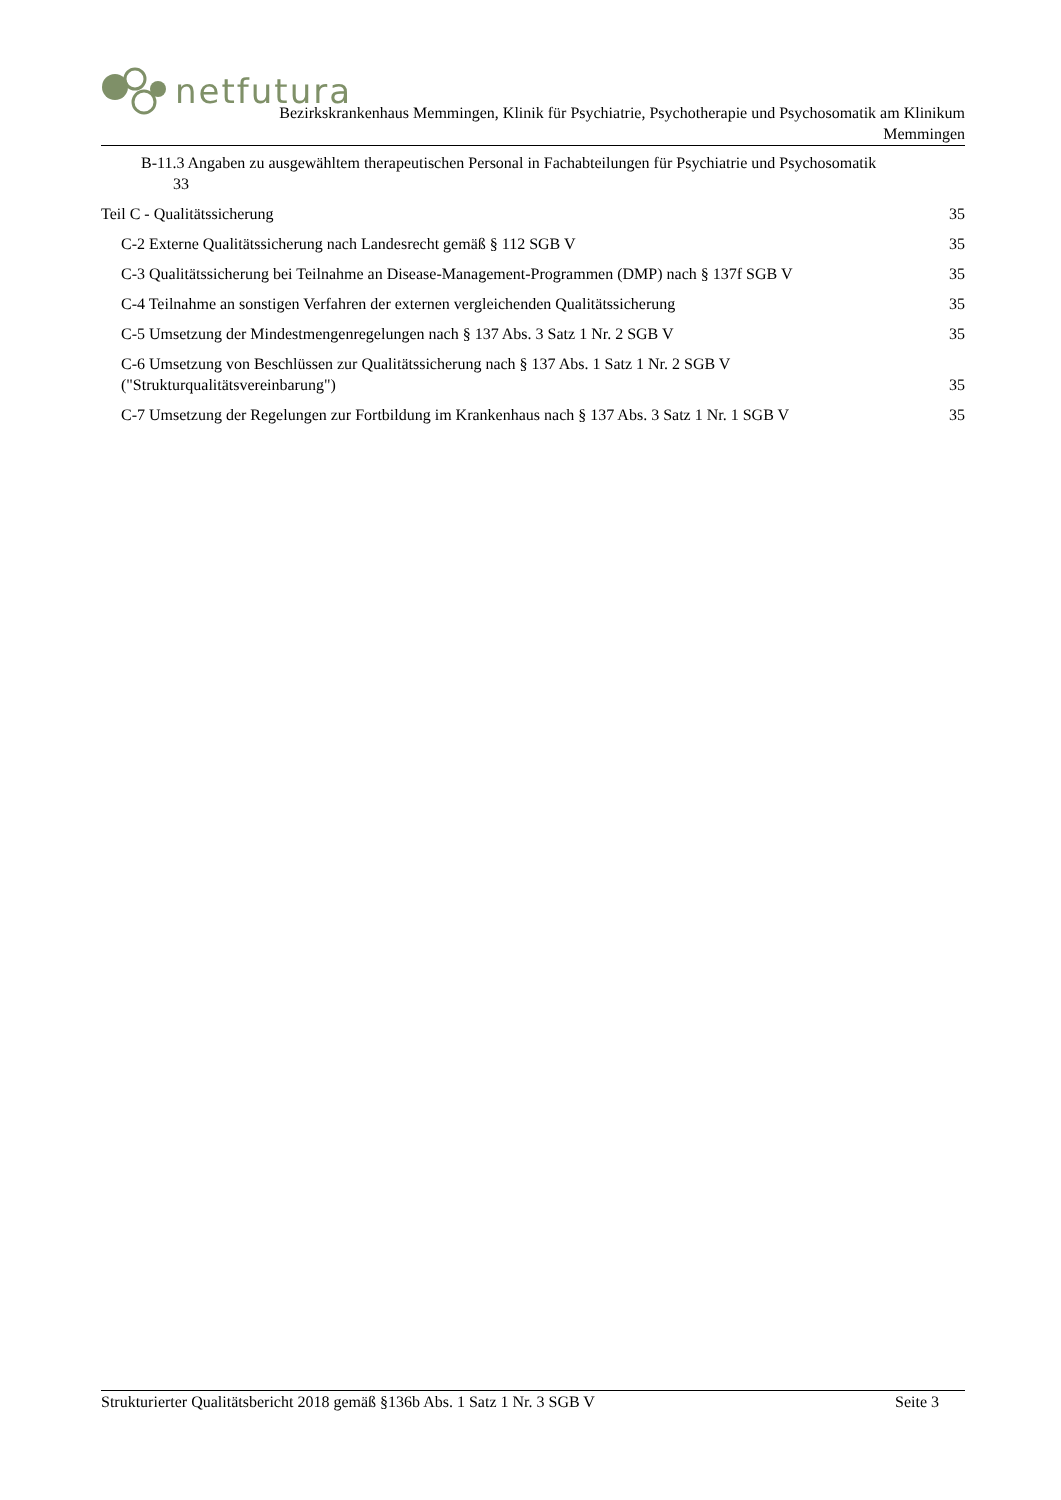netfutura
Bezirkskrankenhaus Memmingen, Klinik für Psychiatrie, Psychotherapie und Psychosomatik am Klinikum
Memmingen
B-11.3 Angaben zu ausgewähltem therapeutischen Personal in Fachabteilungen für Psychiatrie und Psychosomatik
33
Teil C - Qualitätssicherung 35
C-2 Externe Qualitätssicherung nach Landesrecht gemäß § 112 SGB V
35
C-3 Qualitätssicherung bei Teilnahme an Disease-Management-Programmen (DMP) nach § 137f SGB V
35
C-4 Teilnahme an sonstigen Verfahren der externen vergleichenden Qualitätssicherung
35
C-5 Umsetzung der Mindestmengenregelungen nach § 137 Abs. 3 Satz 1 Nr. 2 SGB V
35
C-6 Umsetzung von Beschlüssen zur Qualitätssicherung nach § 137 Abs. 1 Satz 1 Nr. 2 SGB V
("Strukturqualitätsvereinbarung")
35
C-7 Umsetzung der Regelungen zur Fortbildung im Krankenhaus nach § 137 Abs. 3 Satz 1 Nr. 1 SGB V
35
Strukturierter Qualitätsbericht 2018 gemäß §136b Abs. 1 Satz 1 Nr. 3 SGB V
Seite 3